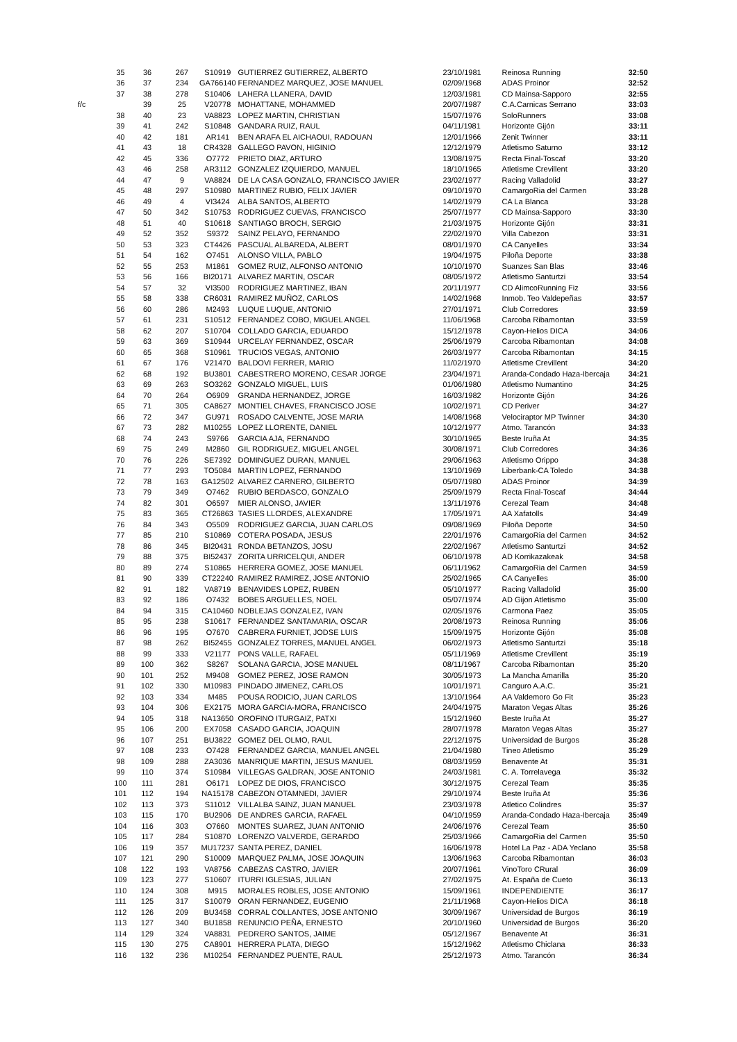| | 35 | 36 | 267 | S10919 | GUTIERREZ GUTIERREZ, ALBERTO | 23/10/1981 | Reinosa Running | 32:50 |
| | 36 | 37 | 234 | GA766140 | FERNANDEZ MARQUEZ, JOSE MANUEL | 02/09/1968 | ADAS Proinor | 32:52 |
| | 37 | 38 | 278 | S10406 | LAHERA LLANERA, DAVID | 12/03/1981 | CD Mainsa-Sapporo | 32:55 |
| f/c | | 39 | 25 | V20778 | MOHATTANE, MOHAMMED | 20/07/1987 | C.A.Carnicas Serrano | 33:03 |
| | 38 | 40 | 23 | VA8823 | LOPEZ MARTIN, CHRISTIAN | 15/07/1976 | SoloRunners | 33:08 |
| | 39 | 41 | 242 | S10848 | GANDARA RUIZ, RAUL | 04/11/1981 | Horizonte Gijón | 33:11 |
| | 40 | 42 | 181 | AR141 | BEN ARAFA EL AICHAOUI, RADOUAN | 12/01/1966 | Zenit Twinner | 33:11 |
| | 41 | 43 | 18 | CR4328 | GALLEGO PAVON, HIGINIO | 12/12/1979 | Atletismo Saturno | 33:12 |
| | 42 | 45 | 336 | O7772 | PRIETO DIAZ, ARTURO | 13/08/1975 | Recta Final-Toscaf | 33:20 |
| | 43 | 46 | 258 | AR3112 | GONZALEZ IZQUIERDO, MANUEL | 18/10/1965 | Atletisme Crevillent | 33:20 |
| | 44 | 47 | 9 | VA8824 | DE LA CASA GONZALO, FRANCISCO JAVIER | 23/02/1977 | Racing Valladolid | 33:27 |
| | 45 | 48 | 297 | S10980 | MARTINEZ RUBIO, FELIX JAVIER | 09/10/1970 | CamargoRia del Carmen | 33:28 |
| | 46 | 49 | 4 | VI3424 | ALBA SANTOS, ALBERTO | 14/02/1979 | CA La Blanca | 33:28 |
| | 47 | 50 | 342 | S10753 | RODRIGUEZ CUEVAS, FRANCISCO | 25/07/1977 | CD Mainsa-Sapporo | 33:30 |
| | 48 | 51 | 40 | S10618 | SANTIAGO BROCH, SERGIO | 21/03/1975 | Horizonte Gijón | 33:31 |
| | 49 | 52 | 352 | S9372 | SAINZ PELAYO, FERNANDO | 22/02/1970 | Villa Cabezon | 33:31 |
| | 50 | 53 | 323 | CT4426 | PASCUAL ALBAREDA, ALBERT | 08/01/1970 | CA Canyelles | 33:34 |
| | 51 | 54 | 162 | O7451 | ALONSO VILLA, PABLO | 19/04/1975 | Piloña Deporte | 33:38 |
| | 52 | 55 | 253 | M1861 | GOMEZ RUIZ, ALFONSO ANTONIO | 10/10/1970 | Suanzes San Blas | 33:46 |
| | 53 | 56 | 166 | BI20171 | ALVAREZ MARTIN, OSCAR | 08/05/1972 | Atletismo Santurtzi | 33:54 |
| | 54 | 57 | 32 | VI3500 | RODRIGUEZ MARTINEZ, IBAN | 20/11/1977 | CD AlimcoRunning Fiz | 33:56 |
| | 55 | 58 | 338 | CR6031 | RAMIREZ MUÑOZ, CARLOS | 14/02/1968 | Inmob. Teo Valdepeñas | 33:57 |
| | 56 | 60 | 286 | M2493 | LUQUE LUQUE, ANTONIO | 27/01/1971 | Club Corredores | 33:59 |
| | 57 | 61 | 231 | S10512 | FERNANDEZ COBO, MIGUEL ANGEL | 11/06/1968 | Carcoba Ribamontan | 33:59 |
| | 58 | 62 | 207 | S10704 | COLLADO GARCIA, EDUARDO | 15/12/1978 | Cayon-Helios DICA | 34:06 |
| | 59 | 63 | 369 | S10944 | URCELAY FERNANDEZ, OSCAR | 25/06/1979 | Carcoba Ribamontan | 34:08 |
| | 60 | 65 | 368 | S10961 | TRUCIOS VEGAS, ANTONIO | 26/03/1977 | Carcoba Ribamontan | 34:15 |
| | 61 | 67 | 176 | V21470 | BALDOVI FERRER, MARIO | 11/02/1970 | Atletisme Crevillent | 34:20 |
| | 62 | 68 | 192 | BU3801 | CABESTRERO MORENO, CESAR JORGE | 23/04/1971 | Aranda-Condado Haza-Ibercaja | 34:21 |
| | 63 | 69 | 263 | SO3262 | GONZALO MIGUEL, LUIS | 01/06/1980 | Atletismo Numantino | 34:25 |
| | 64 | 70 | 264 | O6909 | GRANDA HERNANDEZ, JORGE | 16/03/1982 | Horizonte Gijón | 34:26 |
| | 65 | 71 | 305 | CA8627 | MONTIEL CHAVES, FRANCISCO JOSE | 10/02/1971 | CD Periver | 34:27 |
| | 66 | 72 | 347 | GU971 | ROSADO CALVENTE, JOSE MARIA | 14/08/1968 | Velociraptor MP Twinner | 34:30 |
| | 67 | 73 | 282 | M10255 | LOPEZ LLORENTE, DANIEL | 10/12/1977 | Atmo. Tarancón | 34:33 |
| | 68 | 74 | 243 | S9766 | GARCIA AJA, FERNANDO | 30/10/1965 | Beste Iruña At | 34:35 |
| | 69 | 75 | 249 | M2860 | GIL RODRIGUEZ, MIGUEL ANGEL | 30/08/1971 | Club Corredores | 34:36 |
| | 70 | 76 | 226 | SE7392 | DOMINGUEZ DURAN, MANUEL | 29/06/1963 | Atletismo Orippo | 34:38 |
| | 71 | 77 | 293 | TO5084 | MARTIN LOPEZ, FERNANDO | 13/10/1969 | Liberbank-CA Toledo | 34:38 |
| | 72 | 78 | 163 | GA12502 | ALVAREZ CARNERO, GILBERTO | 05/07/1980 | ADAS Proinor | 34:39 |
| | 73 | 79 | 349 | O7462 | RUBIO BERDASCO, GONZALO | 25/09/1979 | Recta Final-Toscaf | 34:44 |
| | 74 | 82 | 301 | O6597 | MIER ALONSO, JAVIER | 13/11/1976 | Cerezal Team | 34:48 |
| | 75 | 83 | 365 | CT26863 | TASIES LLORDES, ALEXANDRE | 17/05/1971 | AA Xafatolls | 34:49 |
| | 76 | 84 | 343 | O5509 | RODRIGUEZ GARCIA, JUAN CARLOS | 09/08/1969 | Piloña Deporte | 34:50 |
| | 77 | 85 | 210 | S10869 | COTERA POSADA, JESUS | 22/01/1976 | CamargoRia del Carmen | 34:52 |
| | 78 | 86 | 345 | BI20431 | RONDA BETANZOS, JOSU | 22/02/1967 | Atletismo Santurtzi | 34:52 |
| | 79 | 88 | 375 | BI52437 | ZORITA URRICELQUI, ANDER | 06/10/1978 | AD Korrikazakeak | 34:58 |
| | 80 | 89 | 274 | S10865 | HERRERA GOMEZ, JOSE MANUEL | 06/11/1962 | CamargoRia del Carmen | 34:59 |
| | 81 | 90 | 339 | CT22240 | RAMIREZ RAMIREZ, JOSE ANTONIO | 25/02/1965 | CA Canyelles | 35:00 |
| | 82 | 91 | 182 | VA8719 | BENAVIDES LOPEZ, RUBEN | 05/10/1977 | Racing Valladolid | 35:00 |
| | 83 | 92 | 186 | O7432 | BOBES ARGUELLES, NOEL | 05/07/1974 | AD Gijon Atletismo | 35:00 |
| | 84 | 94 | 315 | CA10460 | NOBLEJAS GONZALEZ, IVAN | 02/05/1976 | Carmona Paez | 35:05 |
| | 85 | 95 | 238 | S10617 | FERNANDEZ SANTAMARIA, OSCAR | 20/08/1973 | Reinosa Running | 35:06 |
| | 86 | 96 | 195 | O7670 | CABRERA FURNIET, JODSE LUIS | 15/09/1975 | Horizonte Gijón | 35:08 |
| | 87 | 98 | 262 | BI52455 | GONZALEZ TORRES, MANUEL ANGEL | 06/02/1973 | Atletismo Santurtzi | 35:18 |
| | 88 | 99 | 333 | V21177 | PONS VALLE, RAFAEL | 05/11/1969 | Atletisme Crevillent | 35:19 |
| | 89 | 100 | 362 | S8267 | SOLANA GARCIA, JOSE MANUEL | 08/11/1967 | Carcoba Ribamontan | 35:20 |
| | 90 | 101 | 252 | M9408 | GOMEZ PEREZ, JOSE RAMON | 30/05/1973 | La Mancha Amarilla | 35:20 |
| | 91 | 102 | 330 | M10983 | PINDADO JIMENEZ, CARLOS | 10/01/1971 | Canguro A.A.C. | 35:21 |
| | 92 | 103 | 334 | M485 | POUSA RODICIO, JUAN CARLOS | 13/10/1964 | AA Valdemoro Go Fit | 35:23 |
| | 93 | 104 | 306 | EX2175 | MORA GARCIA-MORA, FRANCISCO | 24/04/1975 | Maraton Vegas Altas | 35:26 |
| | 94 | 105 | 318 | NA13650 | OROFINO ITURGAIZ, PATXI | 15/12/1960 | Beste Iruña At | 35:27 |
| | 95 | 106 | 200 | EX7058 | CASADO GARCIA, JOAQUIN | 28/07/1978 | Maraton Vegas Altas | 35:27 |
| | 96 | 107 | 251 | BU3822 | GOMEZ DEL OLMO, RAUL | 22/12/1975 | Universidad de Burgos | 35:28 |
| | 97 | 108 | 233 | O7428 | FERNANDEZ GARCIA, MANUEL ANGEL | 21/04/1980 | Tineo Atletismo | 35:29 |
| | 98 | 109 | 288 | ZA3036 | MANRIQUE MARTIN, JESUS MANUEL | 08/03/1959 | Benavente At | 35:31 |
| | 99 | 110 | 374 | S10984 | VILLEGAS GALDRAN, JOSE ANTONIO | 24/03/1981 | C. A. Torrelavega | 35:32 |
| | 100 | 111 | 281 | O6171 | LOPEZ DE DIOS, FRANCISCO | 30/12/1975 | Cerezal Team | 35:35 |
| | 101 | 112 | 194 | NA15178 | CABEZON OTAMNEDI, JAVIER | 29/10/1974 | Beste Iruña At | 35:36 |
| | 102 | 113 | 373 | S11012 | VILLALBA SAINZ, JUAN MANUEL | 23/03/1978 | Atletico Colindres | 35:37 |
| | 103 | 115 | 170 | BU2906 | DE ANDRES GARCIA, RAFAEL | 04/10/1959 | Aranda-Condado Haza-Ibercaja | 35:49 |
| | 104 | 116 | 303 | O7660 | MONTES SUAREZ, JUAN ANTONIO | 24/06/1976 | Cerezal Team | 35:50 |
| | 105 | 117 | 284 | S10870 | LORENZO VALVERDE, GERARDO | 25/03/1966 | CamargoRia del Carmen | 35:50 |
| | 106 | 119 | 357 | MU17237 | SANTA PEREZ, DANIEL | 16/06/1978 | Hotel La Paz - ADA Yeclano | 35:58 |
| | 107 | 121 | 290 | S10009 | MARQUEZ PALMA, JOSE JOAQUIN | 13/06/1963 | Carcoba Ribamontan | 36:03 |
| | 108 | 122 | 193 | VA8756 | CABEZAS CASTRO, JAVIER | 20/07/1961 | VinoToro CRural | 36:09 |
| | 109 | 123 | 277 | S10607 | ITURRI IGLESIAS, JULIAN | 27/02/1975 | At. España de Cueto | 36:13 |
| | 110 | 124 | 308 | M915 | MORALES ROBLES, JOSE ANTONIO | 15/09/1961 | INDEPENDIENTE | 36:17 |
| | 111 | 125 | 317 | S10079 | ORAN FERNANDEZ, EUGENIO | 21/11/1968 | Cayon-Helios DICA | 36:18 |
| | 112 | 126 | 209 | BU3458 | CORRAL COLLANTES, JOSE ANTONIO | 30/09/1967 | Universidad de Burgos | 36:19 |
| | 113 | 127 | 340 | BU1858 | RENUNCIO PEÑA, ERNESTO | 20/10/1960 | Universidad de Burgos | 36:20 |
| | 114 | 129 | 324 | VA8831 | PEDRERO SANTOS, JAIME | 05/12/1967 | Benavente At | 36:31 |
| | 115 | 130 | 275 | CA8901 | HERRERA PLATA, DIEGO | 15/12/1962 | Atletismo Chiclana | 36:33 |
| | 116 | 132 | 236 | M10254 | FERNANDEZ PUENTE, RAUL | 25/12/1973 | Atmo. Tarancón | 36:34 |